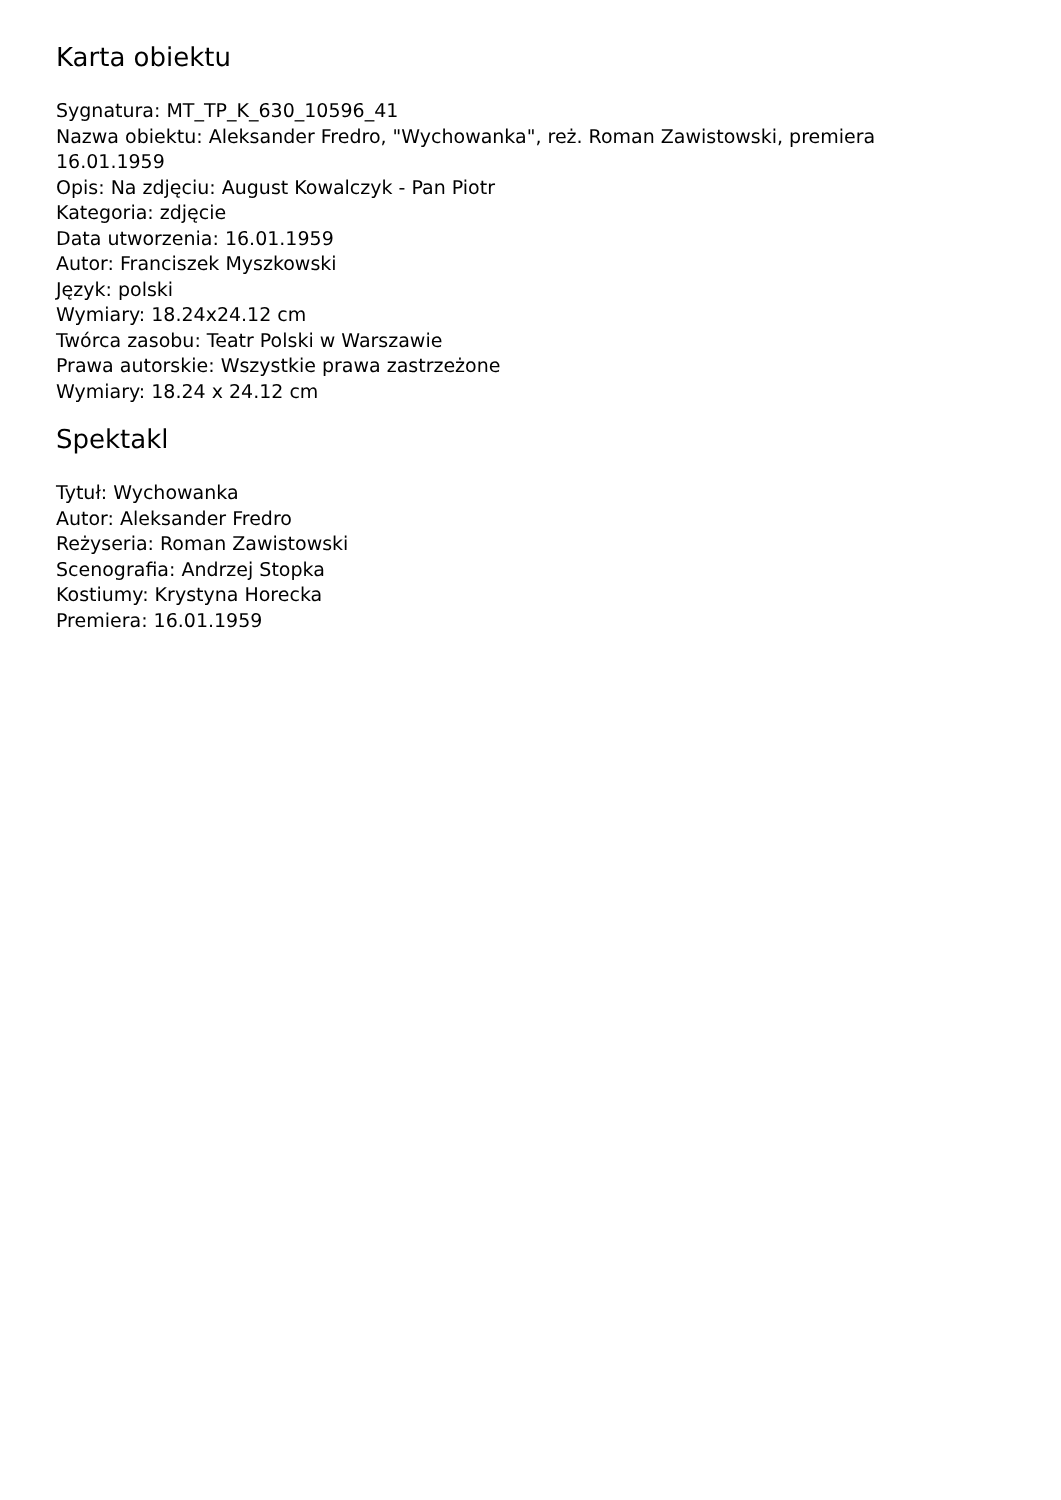Karta obiektu
Sygnatura: MT_TP_K_630_10596_41
Nazwa obiektu: Aleksander Fredro, "Wychowanka", reż. Roman Zawistowski, premiera 16.01.1959
Opis: Na zdjęciu: August Kowalczyk - Pan Piotr
Kategoria: zdjęcie
Data utworzenia: 16.01.1959
Autor: Franciszek Myszkowski
Język: polski
Wymiary: 18.24x24.12 cm
Twórca zasobu: Teatr Polski w Warszawie
Prawa autorskie: Wszystkie prawa zastrzeżone
Wymiary: 18.24 x 24.12 cm
Spektakl
Tytuł: Wychowanka
Autor: Aleksander Fredro
Reżyseria: Roman Zawistowski
Scenografia: Andrzej Stopka
Kostiumy: Krystyna Horecka
Premiera: 16.01.1959